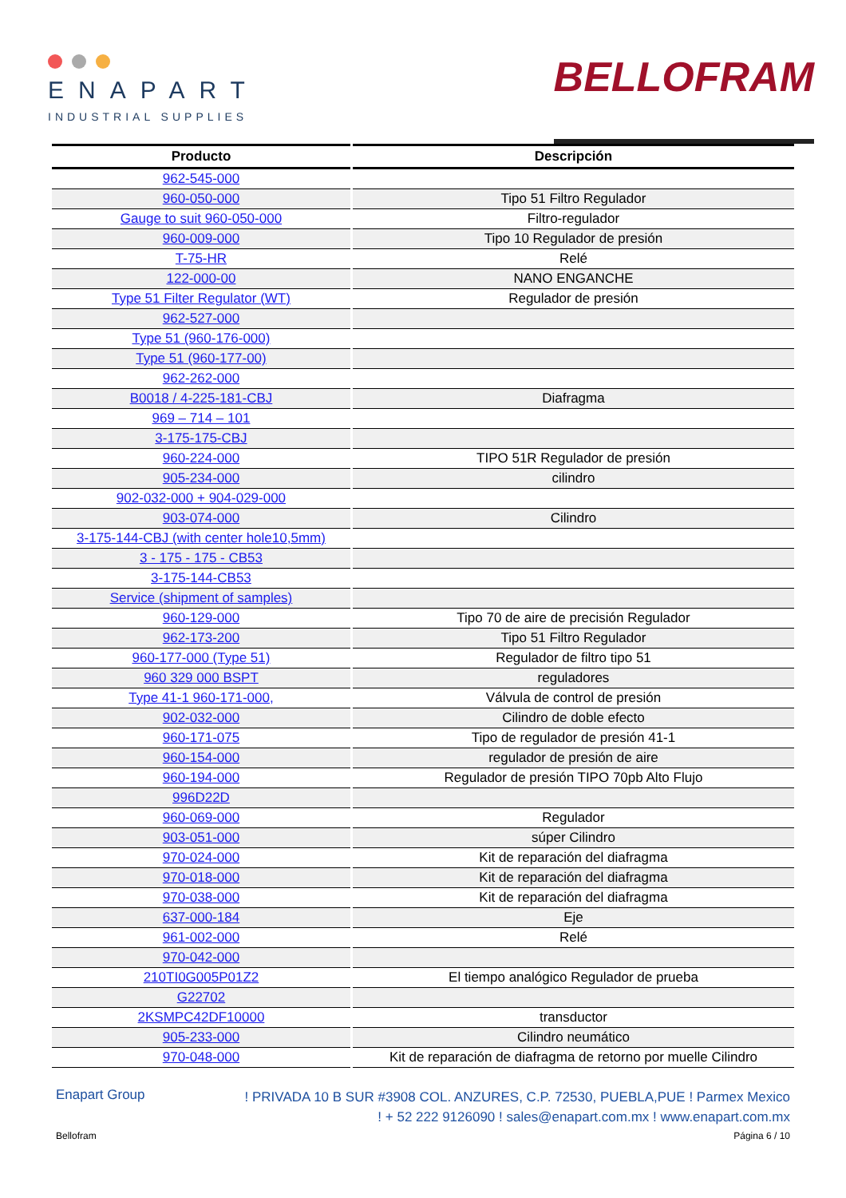ENAPART
INDUSTRIAL SUPPLIES
BELLOFRAM
| Producto | Descripción |
| --- | --- |
| 962-545-000 | |
| 960-050-000 | Tipo 51 Filtro Regulador |
| Gauge to suit 960-050-000 | Filtro-regulador |
| 960-009-000 | Tipo 10 Regulador de presión |
| T-75-HR | Relé |
| 122-000-00 | NANO ENGANCHE |
| Type 51 Filter Regulator (WT) | Regulador de presión |
| 962-527-000 | |
| Type 51 (960-176-000) | |
| Type 51 (960-177-00) | |
| 962-262-000 | |
| B0018 / 4-225-181-CBJ | Diafragma |
| 969 – 714 – 101 | |
| 3-175-175-CBJ | |
| 960-224-000 | TIPO 51R Regulador de presión |
| 905-234-000 | cilindro |
| 902-032-000 + 904-029-000 | |
| 903-074-000 | Cilindro |
| 3-175-144-CBJ (with center hole10,5mm) | |
| 3 - 175 - 175 - CB53 | |
| 3-175-144-CB53 | |
| Service (shipment of samples) | |
| 960-129-000 | Tipo 70 de aire de precisión Regulador |
| 962-173-200 | Tipo 51 Filtro Regulador |
| 960-177-000 (Type 51) | Regulador de filtro tipo 51 |
| 960 329 000 BSPT | reguladores |
| Type 41-1 960-171-000, | Válvula de control de presión |
| 902-032-000 | Cilindro de doble efecto |
| 960-171-075 | Tipo de regulador de presión 41-1 |
| 960-154-000 | regulador de presión de aire |
| 960-194-000 | Regulador de presión TIPO 70pb Alto Flujo |
| 996D22D | |
| 960-069-000 | Regulador |
| 903-051-000 | súper Cilindro |
| 970-024-000 | Kit de reparación del diafragma |
| 970-018-000 | Kit de reparación del diafragma |
| 970-038-000 | Kit de reparación del diafragma |
| 637-000-184 | Eje |
| 961-002-000 | Relé |
| 970-042-000 | |
| 210TI0G005P01Z2 | El tiempo analógico Regulador de prueba |
| G22702 | |
| 2KSMPC42DF10000 | transductor |
| 905-233-000 | Cilindro neumático |
| 970-048-000 | Kit de reparación de diafragma de retorno por muelle Cilindro |
Enapart Group
! PRIVADA 10 B SUR #3908 COL. ANZURES, C.P. 72530, PUEBLA,PUE ! Parmex Mexico
! + 52 222 9126090 ! sales@enapart.com.mx ! www.enapart.com.mx
Bellofram Página 6 / 10